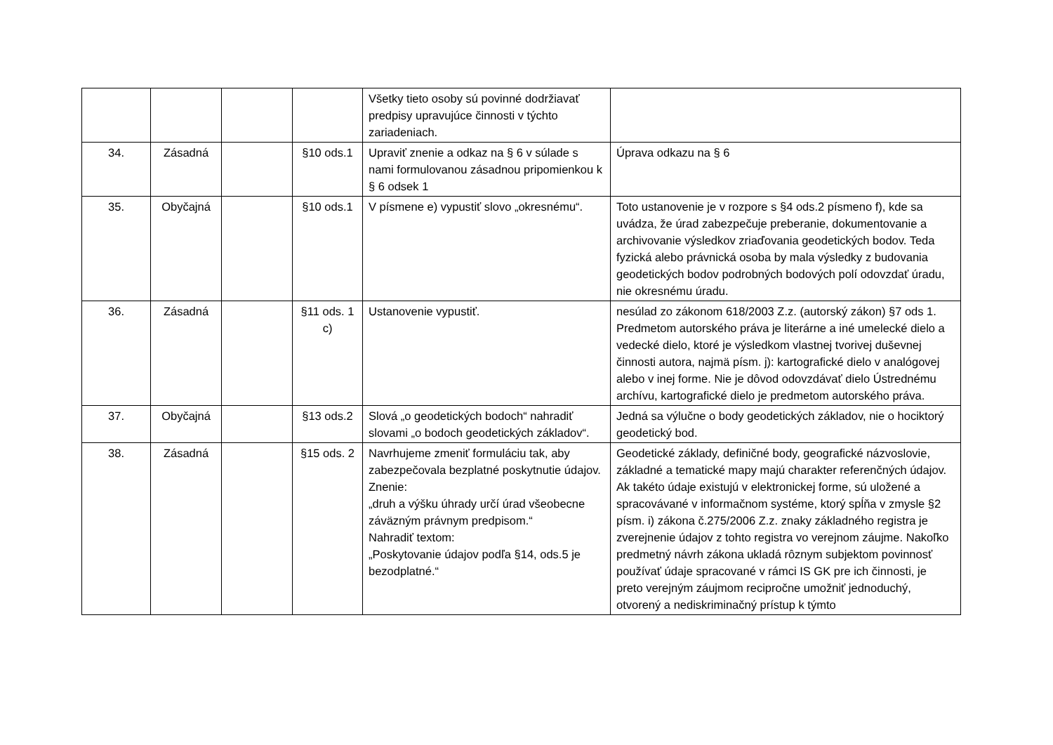| | | | | Všetky tieto osoby sú povinné dodržiavať predpisy upravujúce činnosti v týchto zariadeniach. | |
| 34. | Zásadná | | §10 ods.1 | Upraviť znenie a odkaz na § 6 v súlade s nami formulovanou zásadnou pripomienkou k § 6 odsek 1 | Úprava odkazu na § 6 |
| 35. | Obyčajná | | §10 ods.1 | V písmene e) vypustiť slovo „okresnému“. | Toto ustanovenie je v rozpore s §4 ods.2 písmeno f), kde sa uvádza, že úrad zabezpečuje preberanie, dokumentovanie a archivovanie výsledkov zriaďovania geodetických bodov. Teda fyzická alebo právnická osoba by mala výsledky z budovania geodetických bodov podrobných bodových polí odovzdať úradu, nie okresnému úradu. |
| 36. | Zásadná | | §11 ods. 1 c) | Ustanovenie vypustiť. | nesúlad zo zákonom 618/2003 Z.z. (autorský zákon) §7 ods 1. Predmetom autorského práva je literárne a iné umelecké dielo a vedecké dielo, ktoré je výsledkom vlastnej tvorivej duševnej činnosti autora, najmä písm. j): kartografické dielo v analógovej alebo v inej forme. Nie je dôvod odovzdávať dielo Ústrednému archívu, kartografické dielo je predmetom autorského práva. |
| 37. | Obyčajná | | §13 ods.2 | Slová „o geodetických bodoch“ nahradiť slovami „o bodoch geodetických základov“. | Jedná sa výlučne o body geodetických základov, nie o hociktorý geodetický bod. |
| 38. | Zásadná | | §15 ods. 2 | Navrhujeme zmeniť formuláciu tak, aby zabezpečovala bezplatné poskytnutie údajov. Znenie: „druh a výšku úhrady určí úrad všeobecne záväzným právnym predpisom.“ Nahradiť textom: „Poskytovanie údajov podľa §14, ods.5 je bezodplatné.“ | Geodetické základy, definičné body, geografické názvoslovie, základné a tematické mapy majú charakter referenčných údajov. Ak takéto údaje existujú v elektronickej forme, sú uložené a spracovávané v informačnom systéme, ktorý spĺňa v zmysle §2 písm. i) zákona č.275/2006 Z.z. znaky základného registra je zverejnenie údajov z tohto registra vo verejnom záujme. Nakoľko predmetný návrh zákona ukladá rôznym subjektom povinnosť používať údaje spracované v rámci IS GK pre ich činnosti, je preto verejným záujmom recipročne umožniť jednoduchý, otvorený a nediskriminačný prístup k týmto |